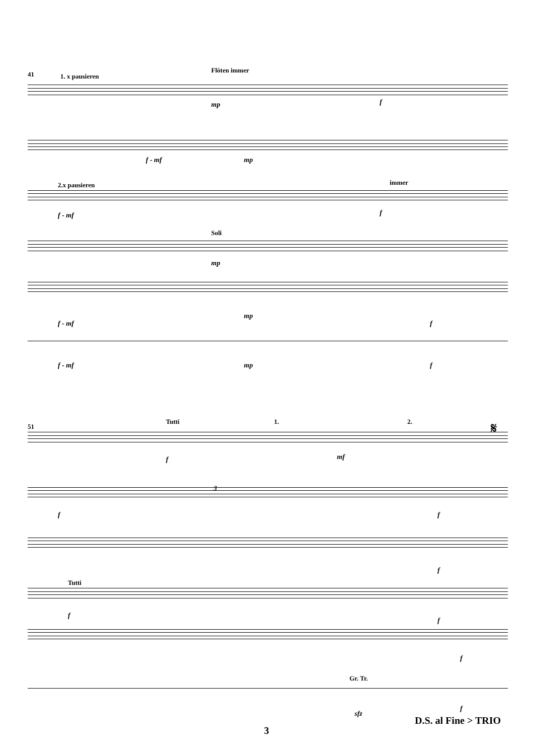41 1. x pausieren
Flöten immer
mp f
f - mf mp
2.x pausieren immer
f - mf f
Soli
mp
f - mf
mp
f
f - mf mp f
51
Tutti 1. 2. 𝄋
f mf
3
f f
f
Tutti
f
f
f
Gr. Tr.
f
sfz
D.S. al Fine > TRIO
3